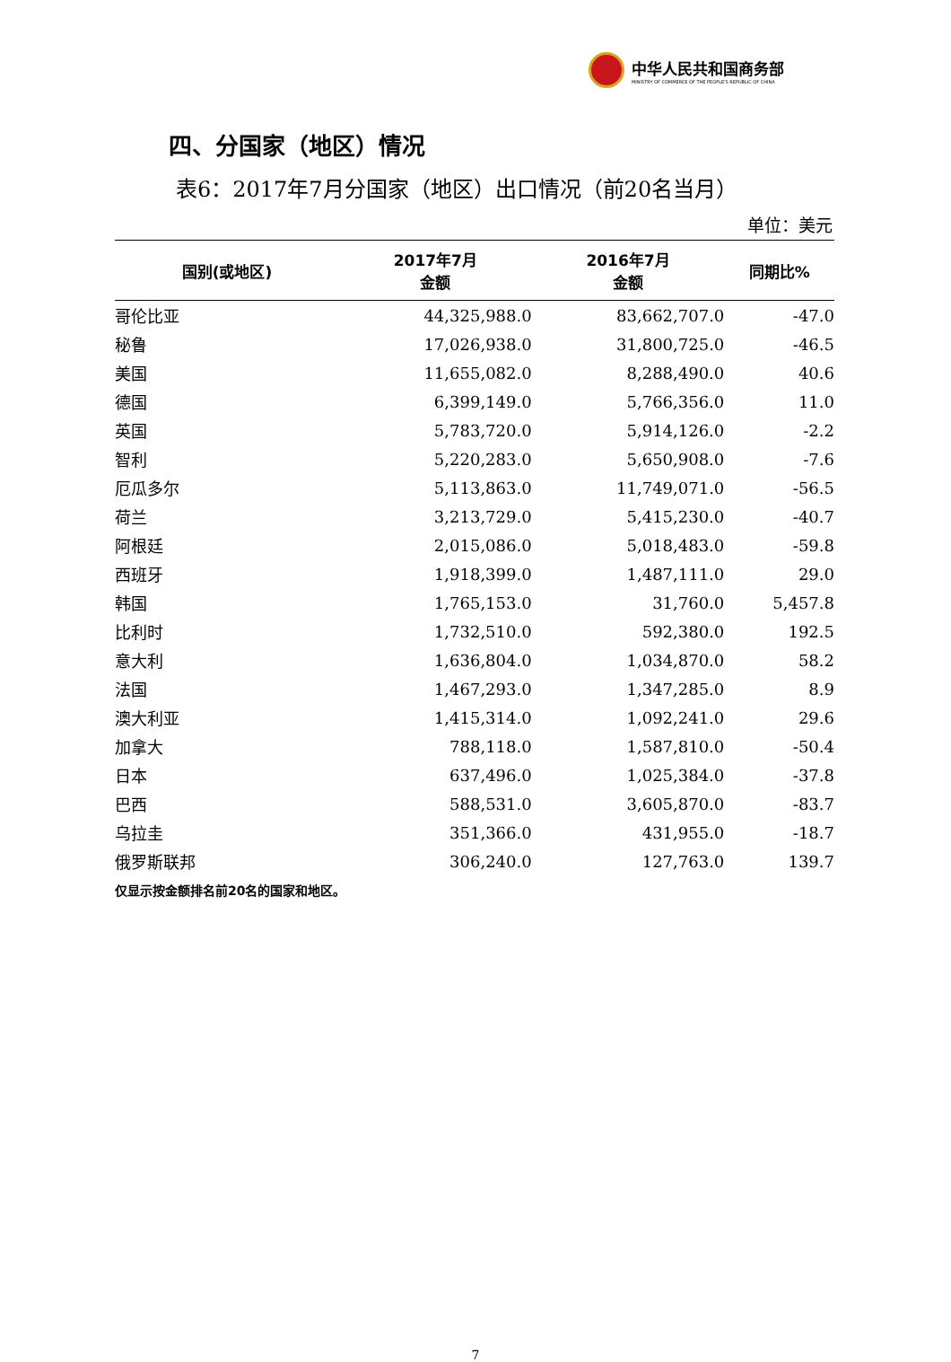中华人民共和国商务部
MINISTRY OF COMMERCE OF THE PEOPLE'S REPUBLIC OF CHINA
四、分国家（地区）情况
表6：2017年7月分国家（地区）出口情况（前20名当月）
单位：美元
| 国别(或地区) | 2017年7月 金额 | 2016年7月 金额 | 同期比% |
| --- | --- | --- | --- |
| 哥伦比亚 | 44,325,988.0 | 83,662,707.0 | -47.0 |
| 秘鲁 | 17,026,938.0 | 31,800,725.0 | -46.5 |
| 美国 | 11,655,082.0 | 8,288,490.0 | 40.6 |
| 德国 | 6,399,149.0 | 5,766,356.0 | 11.0 |
| 英国 | 5,783,720.0 | 5,914,126.0 | -2.2 |
| 智利 | 5,220,283.0 | 5,650,908.0 | -7.6 |
| 厄瓜多尔 | 5,113,863.0 | 11,749,071.0 | -56.5 |
| 荷兰 | 3,213,729.0 | 5,415,230.0 | -40.7 |
| 阿根廷 | 2,015,086.0 | 5,018,483.0 | -59.8 |
| 西班牙 | 1,918,399.0 | 1,487,111.0 | 29.0 |
| 韩国 | 1,765,153.0 | 31,760.0 | 5,457.8 |
| 比利时 | 1,732,510.0 | 592,380.0 | 192.5 |
| 意大利 | 1,636,804.0 | 1,034,870.0 | 58.2 |
| 法国 | 1,467,293.0 | 1,347,285.0 | 8.9 |
| 澳大利亚 | 1,415,314.0 | 1,092,241.0 | 29.6 |
| 加拿大 | 788,118.0 | 1,587,810.0 | -50.4 |
| 日本 | 637,496.0 | 1,025,384.0 | -37.8 |
| 巴西 | 588,531.0 | 3,605,870.0 | -83.7 |
| 乌拉圭 | 351,366.0 | 431,955.0 | -18.7 |
| 俄罗斯联邦 | 306,240.0 | 127,763.0 | 139.7 |
仅显示按金额排名前20名的国家和地区。
7